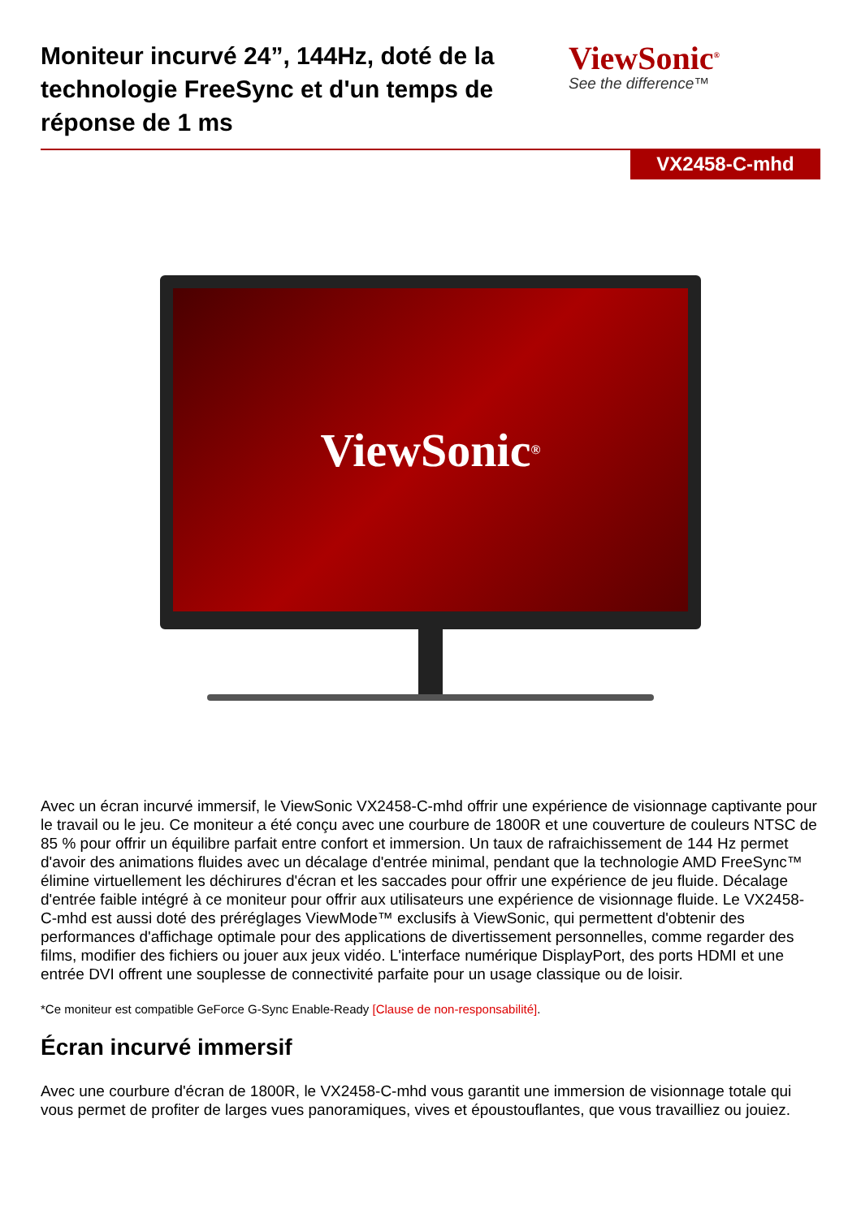Moniteur incurvé 24”, 144Hz, doté de la technologie FreeSync et d'un temps de réponse de 1 ms
ViewSonic<sup>®</sup>
See the difference™
VX2458-C-mhd
ViewSonic<sup>®</sup>
Avec un écran incurvé immersif, le ViewSonic VX2458-C-mhd offrir une expérience de visionnage captivante pour le travail ou le jeu. Ce moniteur a été conçu avec une courbure de 1800R et une couverture de couleurs NTSC de 85 % pour offrir un équilibre parfait entre confort et immersion. Un taux de rafraichissement de 144 Hz permet d'avoir des animations fluides avec un décalage d'entrée minimal, pendant que la technologie AMD FreeSync™ élimine virtuellement les déchirures d'écran et les saccades pour offrir une expérience de jeu fluide. Décalage d'entrée faible intégré à ce moniteur pour offrir aux utilisateurs une expérience de visionnage fluide. Le VX2458-C-mhd est aussi doté des préréglages ViewMode™ exclusifs à ViewSonic, qui permettent d'obtenir des performances d'affichage optimale pour des applications de divertissement personnelles, comme regarder des films, modifier des fichiers ou jouer aux jeux vidéo. L'interface numérique DisplayPort, des ports HDMI et une entrée DVI offrent une souplesse de connectivité parfaite pour un usage classique ou de loisir.
*Ce moniteur est compatible GeForce G-Sync Enable-Ready [Clause de non-responsabilité].
Écran incurvé immersif
Avec une courbure d'écran de 1800R, le VX2458-C-mhd vous garantit une immersion de visionnage totale qui vous permet de profiter de larges vues panoramiques, vives et époustouflantes, que vous travailliez ou jouiez.